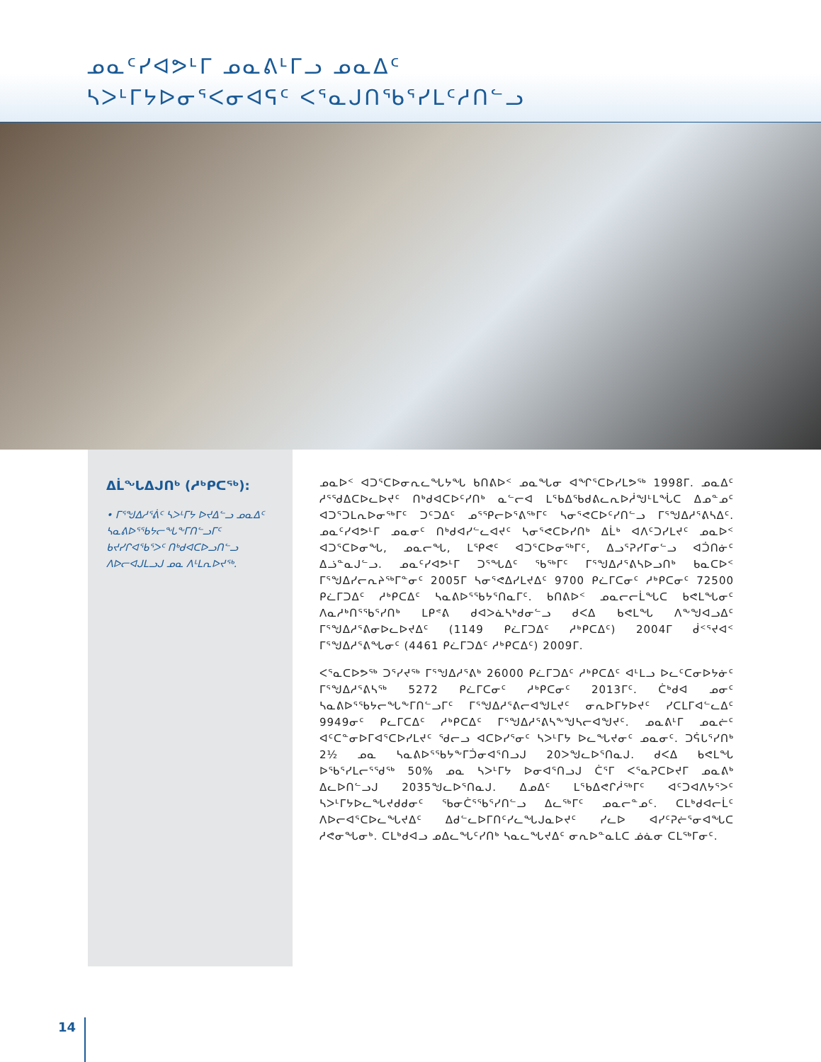ᓄᓇᑦᓯᐊᕗᒻᒥ ᓄᓇᕕᒻᒥᓗ ᓄᓇᐃᑦ
ᓴᐳᒻᒥᔭᐅᓂᕐᐸᓂᐊᕋᑦ ᐸᕐᓇᒍᑎᖃᕐᓯᒪᑦᓱᑎᓪᓗ
ᐃᒫᖓᐃᒍᑎᒃ (ᓱᒃᑭᑕᖅ):
• ᒥᕐᖑᐃᓱᕐᕖᑦ ᓴᐳᒻᒥᔭ ᐅᔪᐃᓪᓗ ᓄᓇᐃᑦ ᓴᓇᕕᐅᕐᖃᔭᓕᖓᖕᒥᑎᓪᓗᒥᑦ ᑲᔪᓯᒋᐊᖃᕐᐳᑦ ᑎᒃᑯᐊᑕᐅᓗᑎᓪᓗ ᐱᐅᓕᐊᒍᒪᓗᒍ ᓄᓇ ᐱᒻᒪᕆᐅᔪᖅ.
ᓄᓇᐅᑉ ᐊᑐᕐᑕᐅᓂᕆᓚᖓᔭᖓ ᑲᑎᕕᐅᑉ ᓄᓇᖓᓂ ᐊᖏᕐᑕᐅᓯᒪᕗᖅ 1998ᒥ. ᓄᓇᐃᑦ ᓱᕐᖁᐃᑕᐅᓚᐅᔪᑦ ᑎᒃᑯᐊᑕᐅᑦᓯᑎᒃ ᓇᓪᓕᐊ ᒪᕐᑲᐃᖃᑯᕕᓚᕆᐅᓲᖑᒻᒪᖔᑕ ᐃᓄᓐᓄᑦ ᐊᑐᕐᑐᒪᕆᐅᓂᖅᒥᑦ ᑐᑦᑐᐃᑦ ᓄᕐᕿᓕᐅᕐᕕᖅᒥᑦ ᓴᓂᕐᕙᑕᐅᑦᓯᑎᓪᓗ ᒥᕐᖑᐃᓱᕐᕕᓴᐃᑦ. ᓄᓇᑦᓯᐊᕗᒻᒥ ᓄᓇᓂᑦ ᑎᒃᑯᐊᓯᓪᓚᐊᔪᑦ ᓴᓂᕐᕙᑕᐅᓯᑎᒃ ᐃᒫᒃ ᐊᐱᑦᑐᓯᒪᔪᑦ ᓄᓇᐅᑉ ᐊᑐᕐᑕᐅᓂᖓ, ᓄᓇᓕᖓ, ᒪᕿᕙᑦ ᐊᑐᕐᑕᐅᓂᖅᒥᑦ, ᐃᓗᕐᕈᓯᒥᓂᓪᓗ ᐊᑑᑎᓃᑦ ᐃᓘᓐᓇᒍᓪᓗ. ᓄᓇᑦᓯᐊᕗᒻᒥ ᑐᕐᖓᐃᑦ ᖃᖅᒥᑦ ᒥᕐᖑᐃᓱᕐᕕᓴᐅᓗᑎᒃ ᑲᓇᑕᐅᑉ ᒥᕐᖑᐃᓯᓕᕆᔨᖅᒥᓐᓂᑦ 2005ᒥ ᓴᓂᕐᕙᐃᓯᒪᔪᐃᑦ 9700 ᑭᓛᒥᑕᓂᑦ ᓱᒃᑭᑕᓂᑦ 72500 ᑭᓛᒥᑐᐃᑦ ᓱᒃᑭᑕᐃᑦ ᓴᓇᕕᐅᕐᖃᔭᕐᑎᓇᒥᑦ. ᑲᑎᕕᐅᑉ ᓄᓇᓕᓕᒫᖓᑕ ᑲᕙᒪᖓᓂᑦ ᐱᓇᓱᒃᑎᕐᖃᕐᓯᑎᒃ ᒪᑭᕝᕕ ᑯᐊᐳᓈᓴᒃᑯᓂᓪᓗ ᑯᐸᐃ ᑲᕙᒪᖓ ᐱᖕᖑᐊᓗᐃᑦ ᒥᕐᖑᐃᓱᕐᕕᓂᐅᓚᐅᔪᐃᑦ (1149 ᑭᓛᒥᑐᐃᑦ ᓱᒃᑭᑕᐃᑦ) 2004ᒥ ᑰᑉᕐᔪᐊᑉ ᒥᕐᖑᐃᓱᕐᕕᖓᓂᑦ (4461 ᑭᓛᒥᑐᐃᑦ ᓱᒃᑭᑕᐃᑦ) 2009ᒥ.
ᐸᕐᓇᑕᐅᕗᖅ ᑐᕐᓯᔪᖅ ᒥᕐᖑᐃᓱᕐᕕᒃ 26000 ᑭᓛᒥᑐᐃᑦ ᓱᒃᑭᑕᐃᑦ ᐊᒻᒪᓗ ᐅᓚᑦᑕᓂᐅᔭᓃᑦ ᒥᕐᖑᐃᓱᕐᕕᓴᖅ 5272 ᑭᓛᒥᑕᓂᑦ ᓱᒃᑭᑕᓂᑦ 2013ᒥᑦ. ᑖᒃᑯᐊ ᓄᓂᑦ ᓴᓇᕕᐅᕐᖃᔭᓕᖓᖕᒥᑎᓪᓗᒥᑦ ᒥᕐᖑᐃᓱᕐᕕᓕᐊᖑᒪᔪᑦ ᓂᕆᐅᒥᔭᐅᔪᑦ ᓯᑕᒪᒥᐊᓪᓚᐃᑦ 9949ᓂᑦ ᑭᓚᒥᑕᐃᑦ ᓱᒃᑭᑕᐃᑦ ᒥᕐᖑᐃᓱᕐᕕᓴᖕᖑᓴᓕᐊᖑᔪᑦ. ᓄᓇᕕᒻᒥ ᓄᓇᓖᑦ ᐊᑦᑕᓐᓂᐅᒥᐊᕐᑕᐅᓯᒪᔪᑦ ᖁᓕᓗ ᐊᑕᐅᓯᕐᓂᑦ ᓴᐳᒻᒥᔭ ᐅᓚᖓᔪᓂᑦ ᓄᓇᓂᑦ. ᑐᕌᒐᕐᓯᑎᒃ 2½ ᓄᓇ ᓴᓇᕕᐅᕐᖃᔭᖕᒥᑑᓂᐊᕐᑎᓗᒍ 20ᐳᖑᓚᐅᕐᑎᓇᒍ. ᑯᐸᐃ ᑲᕙᒪᖓ ᐅᖃᕐᓯᒪᓕᕐᖁᖅ 50% ᓄᓇ ᓴᐳᒻᒥᔭ ᐅᓂᐊᕐᑎᓗᒍ ᑖᕐᒥ ᐸᕐᓇᕈᑕᐅᔪᒥ ᓄᓇᕕᒃ ᐃᓚᐅᑎᓪᓗᒍ 2035ᖑᓚᐅᕐᑎᓇᒍ. ᐃᓄᐃᑦ ᒪᕐᑲᐃᕙᒋᓲᖅᒥᑦ ᐊᑦᑐᐊᐱᔭᕐᐳᑦ ᓴᐳᒻᒥᔭᐅᓚᖓᔪᑯᑯᓂᑦ ᖃᓂᑖᕐᖃᕐᓯᑎᓪᓗ ᐃᓚᖅᒥᑦ ᓄᓇᓕᓐᓄᑦ. ᑕᒪᒃᑯᐊᓕᒫᑦ ᐱᐅᓕᐊᕐᑕᐅᓚᖓᔪᐃᑦ ᐃᑯᓪᓚᐅᒥᑎᑦᓯᓚᖓᒍᓇᐅᔪᑦ ᓯᓚᐅ ᐊᓯᑦᕈᓖᕐᓂᐊᖓᑕ ᓱᕙᓂᖓᓂᒃ. ᑕᒪᒃᑯᐊᓗ ᓄᐃᓚᖓᑦᓯᑎᒃ ᓴᓇᓚᖓᔪᐃᑦ ᓂᕆᐅᓐᓇᒪᑕ ᓅᓈᓂ ᑕᒪᖅᒥᓂᑦ.
14